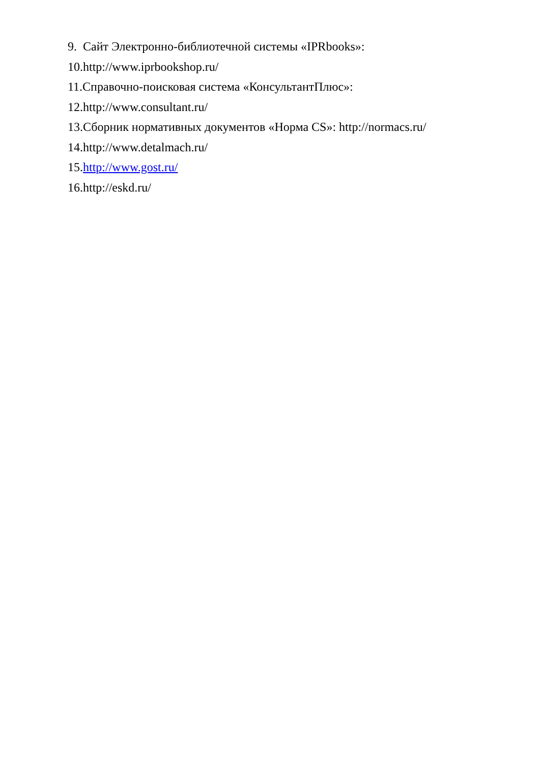9. Сайт Электронно-библиотечной системы «IPRbooks»:
10.http://www.iprbookshop.ru/
11.Справочно-поисковая система «КонсультантПлюс»:
12.http://www.consultant.ru/
13.Сборник нормативных документов «Норма CS»: http://normacs.ru/
14.http://www.detalmach.ru/
15.http://www.gost.ru/
16.http://eskd.ru/